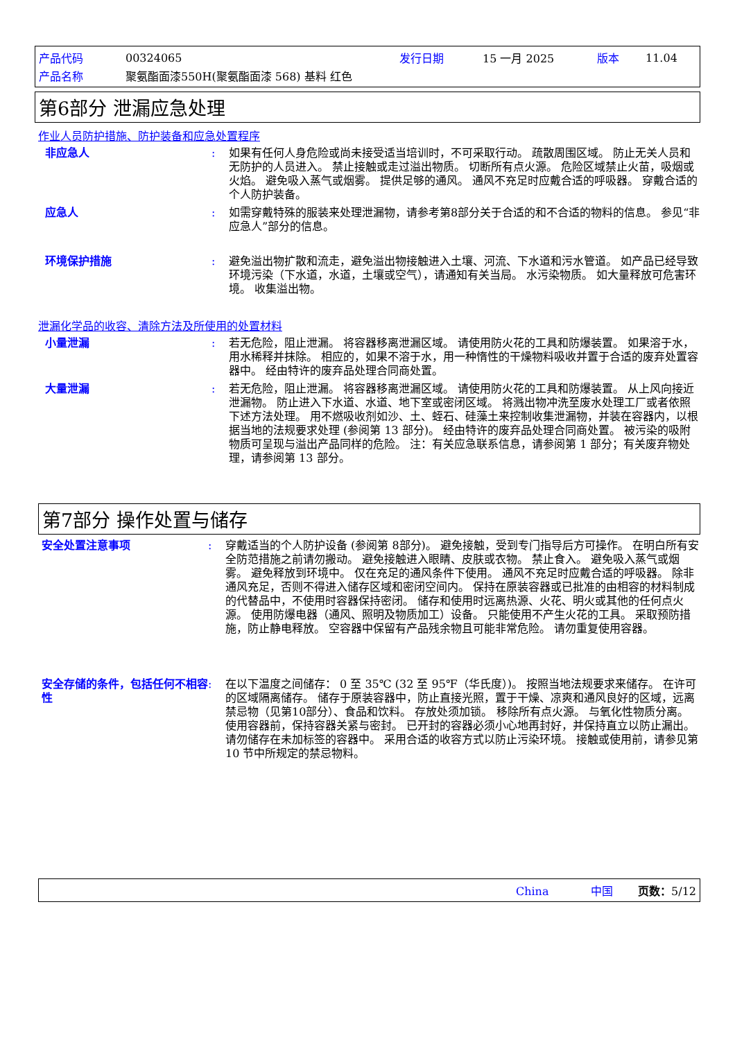| 产品代码 | 00324065 | 发行日期 | 15 一月 2025 | 版本 | 11.04 |
| 产品名称 | 聚氨酯面漆550H(聚氨酯面漆 568) 基料 红色 | | | | |
第6部分 泄漏应急处理
作业人员防护措施、防护装备和应急处置程序
非应急人 : 如果有任何人身危险或尚未接受适当培训时，不可采取行动。 疏散周围区域。 防止无关人员和无防护的人员进入。 禁止接触或走过溢出物质。 切断所有点火源。 危险区域禁止火苗，吸烟或火焰。 避免吸入蒸气或烟雾。 提供足够的通风。 通风不充足时应戴合适的呼吸器。 穿戴合适的个人防护装备。
应急人 : 如需穿戴特殊的服装来处理泄漏物，请参考第8部分关于合适的和不合适的物料的信息。 参见“非应急人”部分的信息。
环境保护措施 : 避免溢出物扩散和流走，避免溢出物接触进入土壤、河流、下水道和污水管道。 如产品已经导致环境污染（下水道，水道，土壤或空气），请通知有关当局。 水污染物质。 如大量释放可危害环境。 收集溢出物。
泄漏化学品的收容、清除方法及所使用的处置材料
小量泄漏 : 若无危险，阻止泄漏。 将容器移离泄漏区域。 请使用防火花的工具和防爆装置。 如果溶于水，用水稀释并抹除。 相应的，如果不溶于水，用一种惰性的干燥物料吸收并置于合适的废弃处置容器中。 经由特许的废弃品处理合同商处置。
大量泄漏 : 若无危险，阻止泄漏。 将容器移离泄漏区域。 请使用防火花的工具和防爆装置。 从上风向接近泄漏物。 防止进入下水道、水道、地下室或密闭区域。 将溅出物冲洗至废水处理工厂或者依照下述方法处理。 用不燃吸收剂如沙、土、蛭石、硅藻土来控制收集泄漏物，并装在容器内，以根据当地的法规要求处理 (参阅第 13 部分)。 经由特许的废弃品处理合同商处置。 被污染的吸附物质可呈现与溢出产品同样的危险。 注：有关应急联系信息，请参阅第 1 部分；有关废弃物处理，请参阅第 13 部分。
第7部分 操作处置与储存
安全处置注意事项 : 穿戴适当的个人防护设备 (参阅第 8部分)。 避免接触，受到专门指导后方可操作。 在明白所有安全防范措施之前请勿搬动。 避免接触进入眼睛、皮肤或衣物。 禁止食入。 避免吸入蒸气或烟雾。 避免释放到环境中。 仅在充足的通风条件下使用。 通风不充足时应戴合适的呼吸器。 除非通风充足，否则不得进入储存区域和密闭空间内。 保持在原装容器或已批准的由相容的材料制成的代替品中，不使用时容器保持密闭。 储存和使用时远离热源、火花、明火或其他的任何点火源。 使用防爆电器（通风、照明及物质加工）设备。 只能使用不产生火花的工具。 采取预防措施，防止静电释放。 空容器中保留有产品残余物且可能非常危险。 请勿重复使用容器。
安全存储的条件，包括任何不相容性
: 在以下温度之间储存： 0 至 35℃ (32 至 95℉（华氏度）)。 按照当地法规要求来储存。 在许可的区域隔离储存。 储存于原装容器中，防止直接光照，置于干燥、凉爽和通风良好的区域，远离禁忌物（见第10部分）、食品和饮料。 存放处须加锁。 移除所有点火源。 与氧化性物质分离。 使用容器前，保持容器关紧与密封。 已开封的容器必须小心地再封好，并保持直立以防止漏出。 请勿储存在未加标签的容器中。 采用合适的收容方式以防止污染环境。 接触或使用前，请参见第 10 节中所规定的禁忌物料。
China 中国 页数：5/12